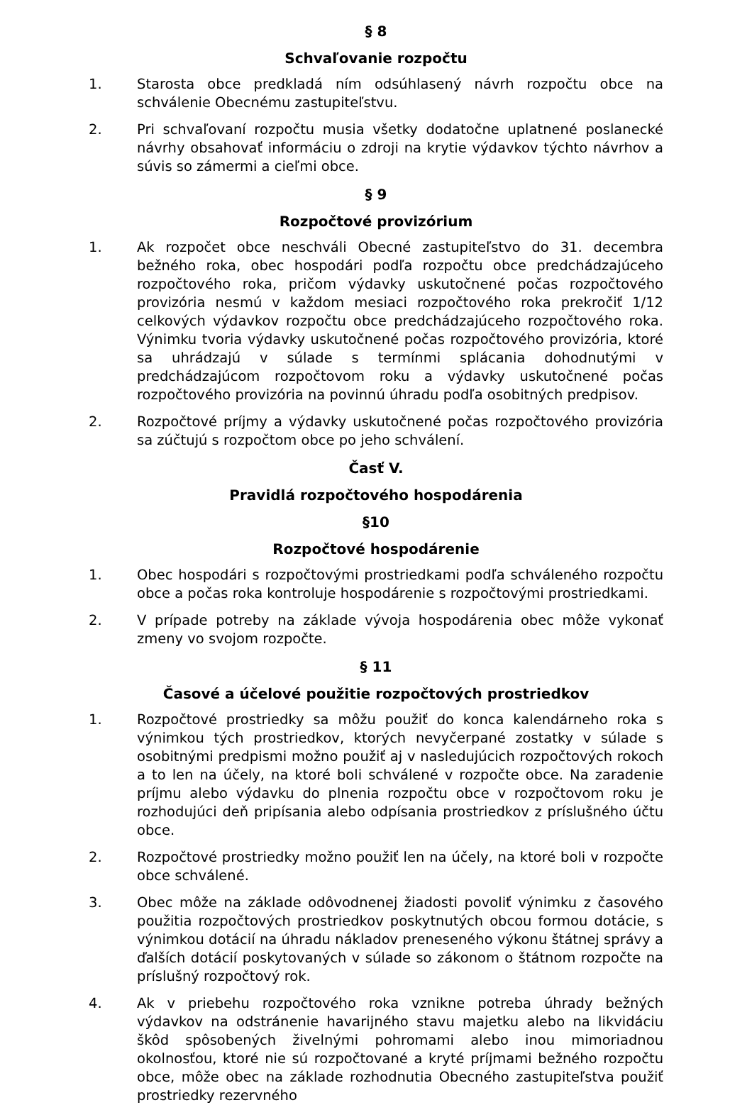§ 8
Schvaľovanie rozpočtu
1. Starosta obce predkladá ním odsúhlasený návrh rozpočtu obce na schválenie Obecnému zastupiteľstvu.
2. Pri schvaľovaní rozpočtu musia všetky dodatočne uplatnené poslanecké návrhy obsahovať informáciu o zdroji na krytie výdavkov týchto návrhov a súvis so zámermi a cieľmi obce.
§ 9
Rozpočtové provizórium
1. Ak rozpočet obce neschváli Obecné zastupiteľstvo do 31. decembra bežného roka, obec hospodári podľa rozpočtu obce predchádzajúceho rozpočtového roka, pričom výdavky uskutočnené počas rozpočtového provizória nesmú v každom mesiaci rozpočtového roka prekročiť 1/12 celkových výdavkov rozpočtu obce predchádzajúceho rozpočtového roka. Výnimku tvoria výdavky uskutočnené počas rozpočtového provizória, ktoré sa uhrádzajú v súlade s termínmi splácania dohodnutými v predchádzajúcom rozpočtovom roku a výdavky uskutočnené počas rozpočtového provizória na povinnú úhradu podľa osobitných predpisov.
2. Rozpočtové príjmy a výdavky uskutočnené počas rozpočtového provizória sa zúčtujú s rozpočtom obce po jeho schválení.
Časť V.
Pravidlá rozpočtového hospodárenia
§10
Rozpočtové hospodárenie
1. Obec hospodári s rozpočtovými prostriedkami podľa schváleného rozpočtu obce a počas roka kontroluje hospodárenie s rozpočtovými prostriedkami.
2. V prípade potreby na základe vývoja hospodárenia obec môže vykonať zmeny vo svojom rozpočte.
§ 11
Časové a účelové použitie rozpočtových prostriedkov
1. Rozpočtové prostriedky sa môžu použiť do konca kalendárneho roka s výnimkou tých prostriedkov, ktorých nevyčerpané zostatky v súlade s osobitnými predpismi možno použiť aj v nasledujúcich rozpočtových rokoch a to len na účely, na ktoré boli schválené v rozpočte obce. Na zaradenie príjmu alebo výdavku do plnenia rozpočtu obce v rozpočtovom roku je rozhodujúci deň pripísania alebo odpísania prostriedkov z príslušného účtu obce.
2. Rozpočtové prostriedky možno použiť len na účely, na ktoré boli v rozpočte obce schválené.
3. Obec môže na základe odôvodnenej žiadosti povoliť výnimku z časového použitia rozpočtových prostriedkov poskytnutých obcou formou dotácie, s výnimkou dotácií na úhradu nákladov preneseného výkonu štátnej správy a ďalších dotácií poskytovaných v súlade so zákonom o štátnom rozpočte na príslušný rozpočtový rok.
4. Ak v priebehu rozpočtového roka vznikne potreba úhrady bežných výdavkov na odstránenie havarijného stavu majetku alebo na likvidáciu škôd spôsobených živelnými pohromami alebo inou mimoriadnou okolnosťou, ktoré nie sú rozpočtované a kryté príjmami bežného rozpočtu obce, môže obec na základe rozhodnutia Obecného zastupiteľstva použiť prostriedky rezervného